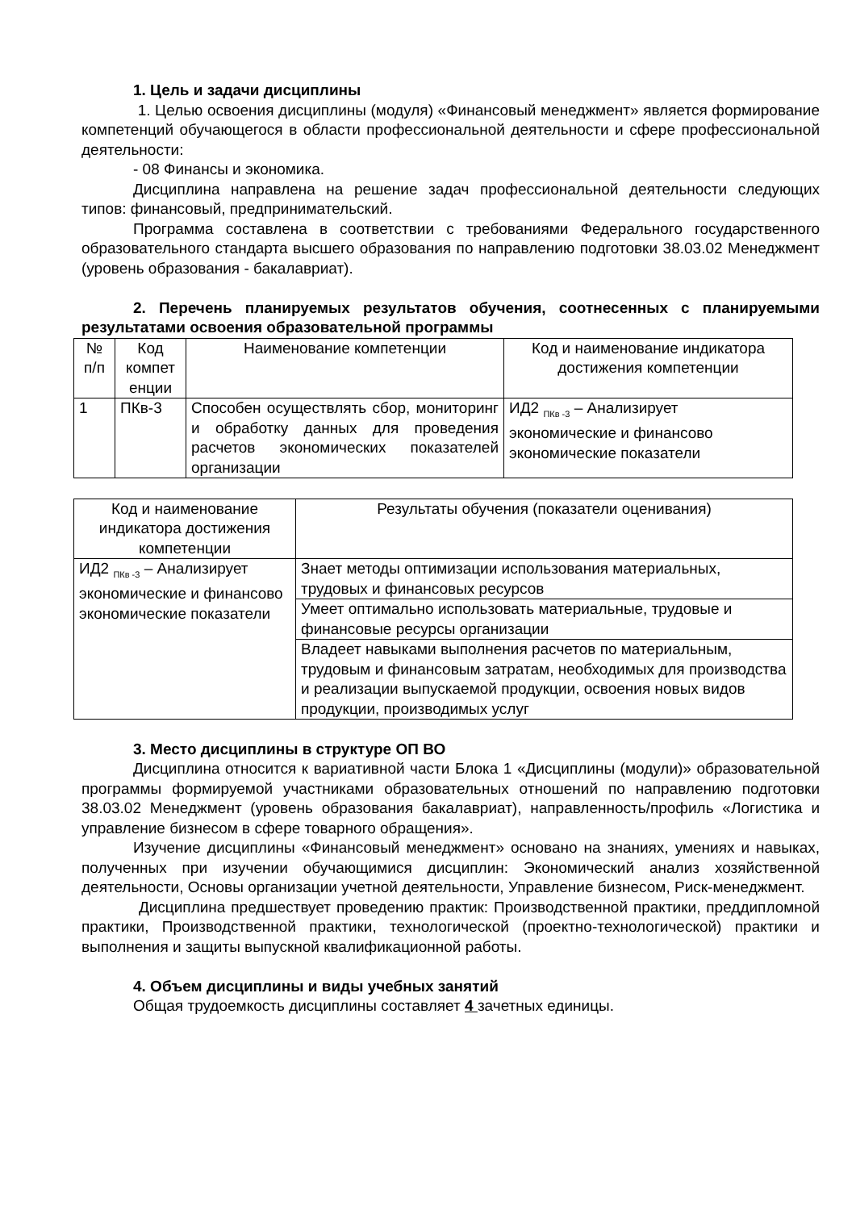1. Цель и задачи дисциплины
1. Целью освоения дисциплины (модуля) «Финансовый менеджмент» является формирование компетенций обучающегося в области профессиональной деятельности и сфере профессиональной деятельности:
- 08 Финансы и экономика.
Дисциплина направлена на решение задач профессиональной деятельности следующих типов: финансовый, предпринимательский.
Программа составлена в соответствии с требованиями Федерального государственного образовательного стандарта высшего образования по направлению подготовки 38.03.02 Менеджмент (уровень образования - бакалавриат).
2. Перечень планируемых результатов обучения, соотнесенных с планируемыми результатами освоения образовательной программы
| № п/п | Код компет енции | Наименование компетенции | Код и наименование индикатора достижения компетенции |
| 1 | ПКв-3 | Способен осуществлять сбор, мониторинг и обработку данных для проведения расчетов экономических показателей организации | ИД2 <sub>ПКв -3</sub> – Анализирует экономические и финансово экономические показатели |
| Код и наименование индикатора достижения компетенции | Результаты обучения (показатели оценивания) |
| ИД2 <sub>ПКв -3</sub> – Анализирует экономические и финансово экономические показатели | Знает методы оптимизации использования материальных, трудовых и финансовых ресурсов |
| | Умеет оптимально использовать материальные, трудовые и финансовые ресурсы организации |
| | Владеет навыками выполнения расчетов по материальным, трудовым и финансовым затратам, необходимых для производства и реализации выпускаемой продукции, освоения новых видов продукции, производимых услуг |
3. Место дисциплины в структуре ОП ВО
Дисциплина относится к вариативной части Блока 1 «Дисциплины (модули)» образовательной программы формируемой участниками образовательных отношений по направлению подготовки 38.03.02 Менеджмент (уровень образования бакалавриат), направленность/профиль «Логистика и управление бизнесом в сфере товарного обращения».
Изучение дисциплины «Финансовый менеджмент» основано на знаниях, умениях и навыках, полученных при изучении обучающимися дисциплин: Экономический анализ хозяйственной деятельности, Основы организации учетной деятельности, Управление бизнесом, Риск-менеджмент.
Дисциплина предшествует проведению практик: Производственной практики, преддипломной практики, Производственной практики, технологической (проектно-технологической) практики и выполнения и защиты выпускной квалификационной работы.
4. Объем дисциплины и виды учебных занятий
Общая трудоемкость дисциплины составляет 4 зачетных единицы.